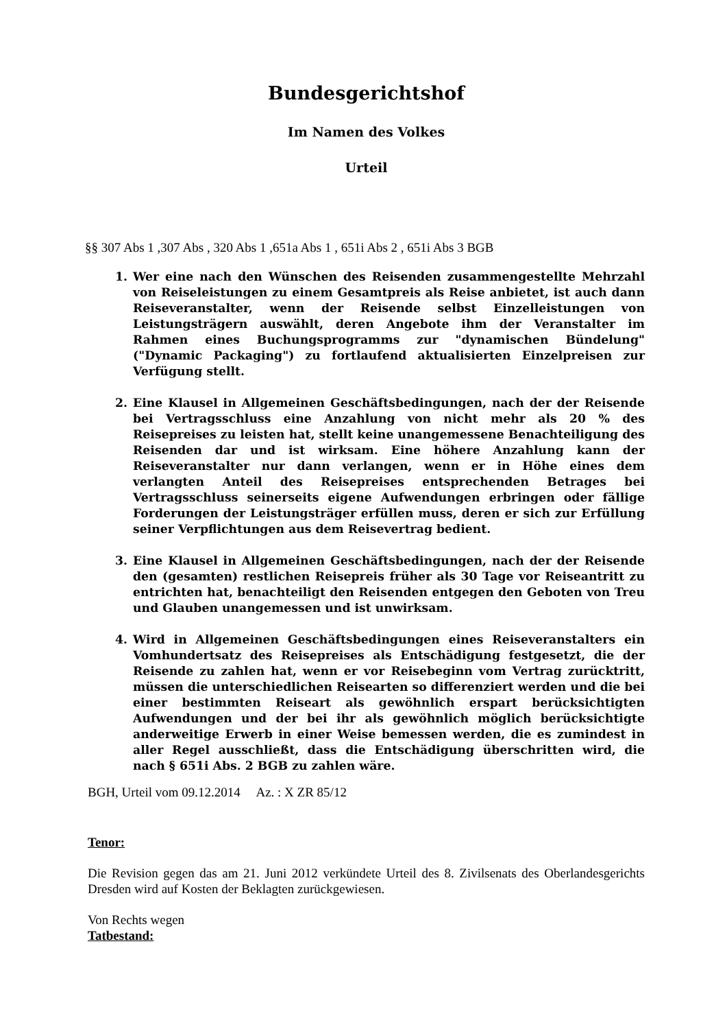Bundesgerichtshof
Im Namen des Volkes
Urteil
§§ 307 Abs 1 ,307 Abs , 320 Abs 1 ,651a Abs 1 , 651i Abs 2 , 651i Abs 3 BGB
1. Wer eine nach den Wünschen des Reisenden zusammengestellte Mehrzahl von Reiseleistungen zu einem Gesamtpreis als Reise anbietet, ist auch dann Reiseveranstalter, wenn der Reisende selbst Einzelleistungen von Leistungsträgern auswählt, deren Angebote ihm der Veranstalter im Rahmen eines Buchungsprogramms zur "dynamischen Bündelung" ("Dynamic Packaging") zu fortlaufend aktualisierten Einzelpreisen zur Verfügung stellt.
2. Eine Klausel in Allgemeinen Geschäftsbedingungen, nach der der Reisende bei Vertragsschluss eine Anzahlung von nicht mehr als 20 % des Reisepreises zu leisten hat, stellt keine unangemessene Benachteiligung des Reisenden dar und ist wirksam. Eine höhere Anzahlung kann der Reiseveranstalter nur dann verlangen, wenn er in Höhe eines dem verlangten Anteil des Reisepreises entsprechenden Betrages bei Vertragsschluss seinerseits eigene Aufwendungen erbringen oder fällige Forderungen der Leistungsträger erfüllen muss, deren er sich zur Erfüllung seiner Verpflichtungen aus dem Reisevertrag bedient.
3. Eine Klausel in Allgemeinen Geschäftsbedingungen, nach der der Reisende den (gesamten) restlichen Reisepreis früher als 30 Tage vor Reiseantritt zu entrichten hat, benachteiligt den Reisenden entgegen den Geboten von Treu und Glauben unangemessen und ist unwirksam.
4. Wird in Allgemeinen Geschäftsbedingungen eines Reiseveranstalters ein Vomhundertsatz des Reisepreises als Entschädigung festgesetzt, die der Reisende zu zahlen hat, wenn er vor Reisebeginn vom Vertrag zurücktritt, müssen die unterschiedlichen Reisearten so differenziert werden und die bei einer bestimmten Reiseart als gewöhnlich erspart berücksichtigten Aufwendungen und der bei ihr als gewöhnlich möglich berücksichtigte anderweitige Erwerb in einer Weise bemessen werden, die es zumindest in aller Regel ausschließt, dass die Entschädigung überschritten wird, die nach § 651i Abs. 2 BGB zu zahlen wäre.
BGH, Urteil vom 09.12.2014 Az. : X ZR 85/12
Tenor:
Die Revision gegen das am 21. Juni 2012 verkündete Urteil des 8. Zivilsenats des Oberlandesgerichts Dresden wird auf Kosten der Beklagten zurückgewiesen.
Von Rechts wegen
Tatbestand: